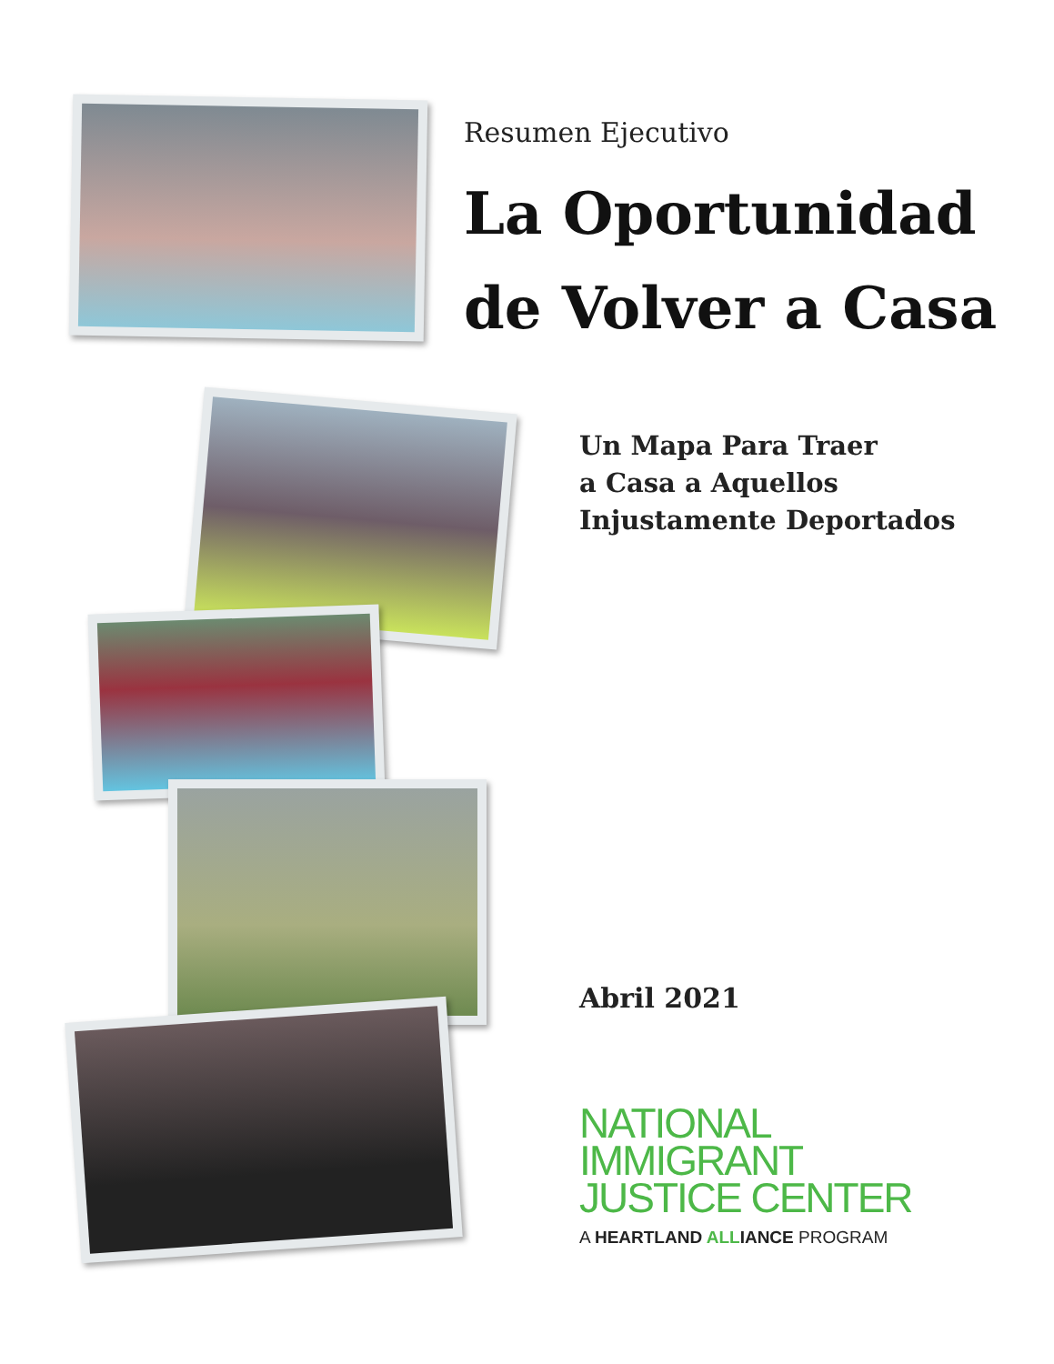Resumen Ejecutivo
La Oportunidad
de Volver a Casa
Un Mapa Para Traer
a Casa a Aquellos
Injustamente Deportados
Abril 2021
NATIONAL
IMMIGRANT
JUSTICE CENTER
A HEARTLAND ALLIANCE PROGRAM